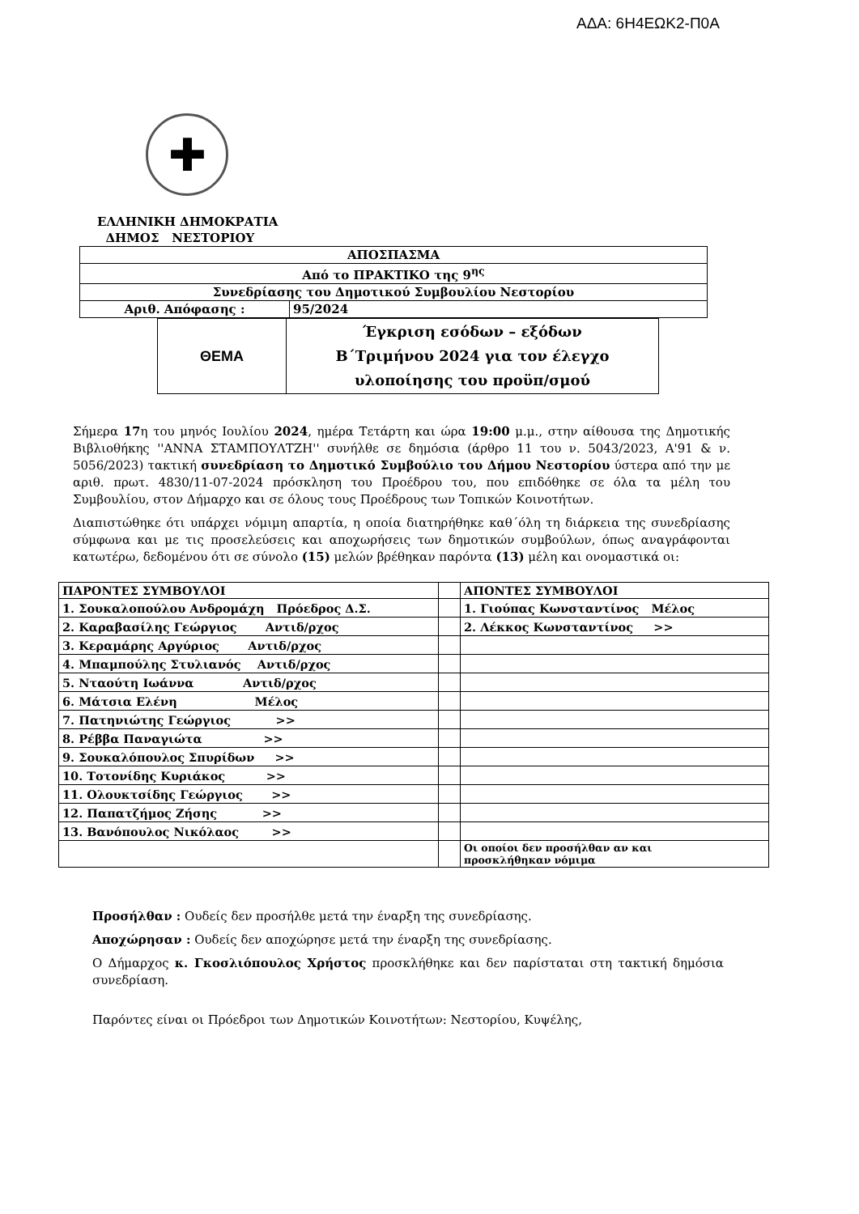ΑΔΑ: 6Η4ΕΩΚ2-Π0Α
✚
ΕΛΛΗΝΙΚΗ ΔΗΜΟΚΡΑΤΙΑ
ΔΗΜΟΣ ΝΕΣΤΟΡΙΟΥ
| ΑΠΟΣΠΑΣΜΑ | |
| Από το ΠΡΑΚΤΙΚΟ της 9<sup>ης</sup> | |
| Συνεδρίασης του Δημοτικού Συμβουλίου Νεστορίου | |
| Αριθ. Απόφασης : | 95/2024 |
| ΘΕΜΑ | Έγκριση εσόδων – εξόδων Β΄Τριμήνου 2024 για τον έλεγχο υλοποίησης του προϋπ/σμού |
Σήμερα 17η του μηνός Ιουλίου 2024, ημέρα Τετάρτη και ώρα 19:00 μ.μ., στην αίθουσα της Δημοτικής Βιβλιοθήκης ''ΑΝΝΑ ΣΤΑΜΠΟΥΛΤΖΗ'' συνήλθε σε δημόσια (άρθρο 11 του ν. 5043/2023, Α'91 & ν. 5056/2023) τακτική συνεδρίαση το Δημοτικό Συμβούλιο του Δήμου Νεστορίου ύστερα από την με αριθ. πρωτ. 4830/11-07-2024 πρόσκληση του Προέδρου του, που επιδόθηκε σε όλα τα μέλη του Συμβουλίου, στον Δήμαρχο και σε όλους τους Προέδρους των Τοπικών Κοινοτήτων.
Διαπιστώθηκε ότι υπάρχει νόμιμη απαρτία, η οποία διατηρήθηκε καθ΄όλη τη διάρκεια της συνεδρίασης σύμφωνα και με τις προσελεύσεις και αποχωρήσεις των δημοτικών συμβούλων, όπως αναγράφονται κατωτέρω, δεδομένου ότι σε σύνολο (15) μελών βρέθηκαν παρόντα (13) μέλη και ονομαστικά οι:
| ΠΑΡΟΝΤΕΣ ΣΥΜΒΟΥΛΟΙ | | ΑΠΟΝΤΕΣ ΣΥΜΒΟΥΛΟΙ |
| --- | --- | --- |
| 1. Σουκαλοπούλου Ανδρομάχη Πρόεδρος Δ.Σ. | | 1. Γιούπας Κωνσταντίνος Μέλος |
| 2. Καραβασίλης Γεώργιος Αντιδ/ρχος | | 2. Λέκκος Κωνσταντίνος >> |
| 3. Κεραμάρης Αργύριος Αντιδ/ρχος | | |
| 4. Μπαμπούλης Στυλιανός Αντιδ/ρχος | | |
| 5. Νταούτη Ιωάννα Αντιδ/ρχος | | |
| 6. Μάτσια Ελένη Μέλος | | |
| 7. Πατηνιώτης Γεώργιος >> | | |
| 8. Ρέββα Παναγιώτα >> | | |
| 9. Σουκαλόπουλος Σπυρίδων >> | | |
| 10. Τοτονίδης Κυριάκος >> | | |
| 11. Ολουκτσίδης Γεώργιος >> | | |
| 12. Παπατζήμος Ζήσης >> | | |
| 13. Βανόπουλος Νικόλαος >> | | |
| | | Οι οποίοι δεν προσήλθαν αν και προσκλήθηκαν νόμιμα |
Προσήλθαν : Ουδείς δεν προσήλθε μετά την έναρξη της συνεδρίασης.
Αποχώρησαν : Ουδείς δεν αποχώρησε μετά την έναρξη της συνεδρίασης.
Ο Δήμαρχος κ. Γκοσλιόπουλος Χρήστος προσκλήθηκε και δεν παρίσταται στη τακτική δημόσια συνεδρίαση.
Παρόντες είναι οι Πρόεδροι των Δημοτικών Κοινοτήτων: Νεστορίου, Κυψέλης,